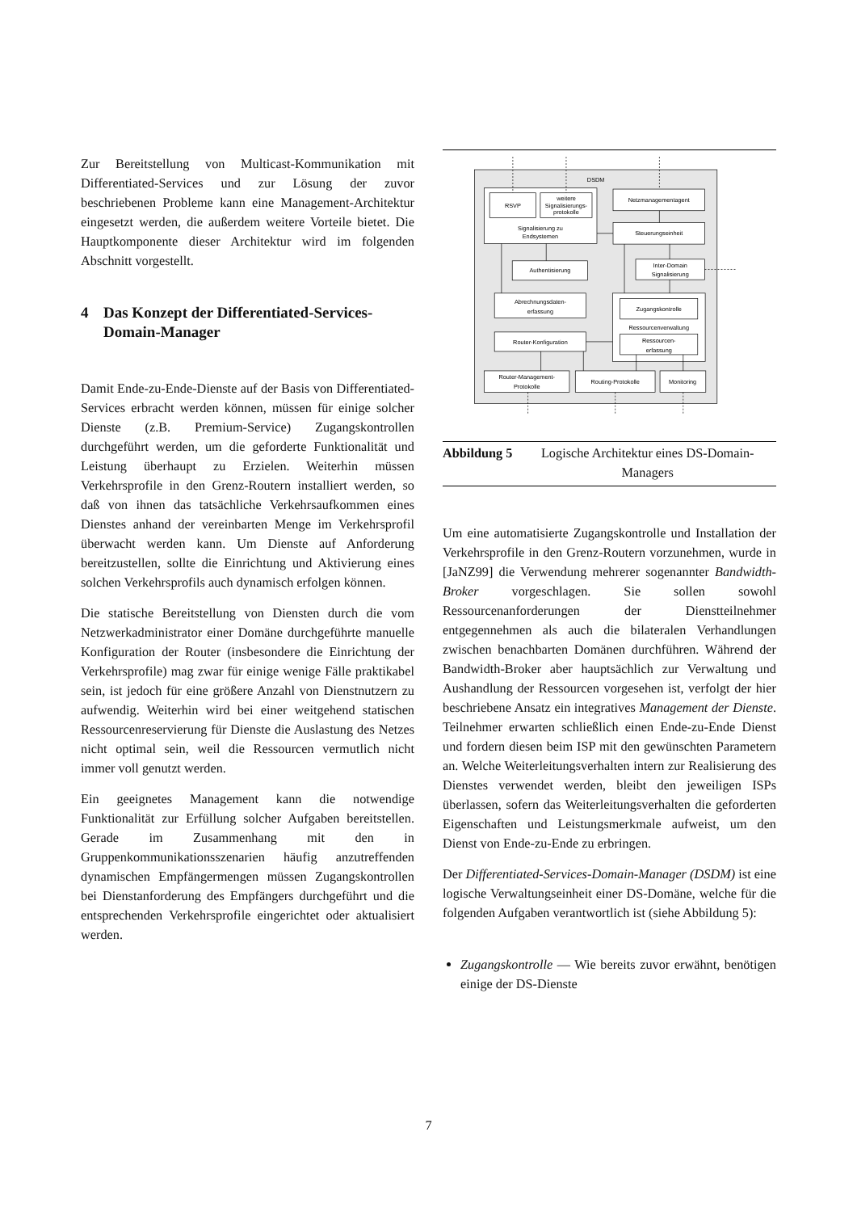Zur Bereitstellung von Multicast-Kommunikation mit Differentiated-Services und zur Lösung der zuvor beschriebenen Probleme kann eine Management-Architektur eingesetzt werden, die außerdem weitere Vorteile bietet. Die Hauptkomponente dieser Architektur wird im folgenden Abschnitt vorgestellt.
4 Das Konzept der Differentiated-Services-Domain-Manager
Damit Ende-zu-Ende-Dienste auf der Basis von Differentiated-Services erbracht werden können, müssen für einige solcher Dienste (z.B. Premium-Service) Zugangskontrollen durchgeführt werden, um die geforderte Funktionalität und Leistung überhaupt zu Erzielen. Weiterhin müssen Verkehrsprofile in den Grenz-Routern installiert werden, so daß von ihnen das tatsächliche Verkehrsaufkommen eines Dienstes anhand der vereinbarten Menge im Verkehrsprofil überwacht werden kann. Um Dienste auf Anforderung bereitzustellen, sollte die Einrichtung und Aktivierung eines solchen Verkehrsprofils auch dynamisch erfolgen können.
Die statische Bereitstellung von Diensten durch die vom Netzwerkadministrator einer Domäne durchgeführte manuelle Konfiguration der Router (insbesondere die Einrichtung der Verkehrsprofile) mag zwar für einige wenige Fälle praktikabel sein, ist jedoch für eine größere Anzahl von Dienstnutzern zu aufwendig. Weiterhin wird bei einer weitgehend statischen Ressourcenreservierung für Dienste die Auslastung des Netzes nicht optimal sein, weil die Ressourcen vermutlich nicht immer voll genutzt werden.
Ein geeignetes Management kann die notwendige Funktionalität zur Erfüllung solcher Aufgaben bereitstellen. Gerade im Zusammenhang mit den in Gruppenkommunikationsszenarien häufig anzutreffenden dynamischen Empfängermengen müssen Zugangskontrollen bei Dienstanforderung des Empfängers durchgeführt und die entsprechenden Verkehrsprofile eingerichtet oder aktualisiert werden.
DSDM
RSVP
weitere
Signalisierungs-
protokolle
Signalisierung zu
Endsystemen
Netzmanagementagent
Steuerungseinheit
Authentisierung
Inter-Domain
Signalisierung
Abrechnungsdaten-
erfassung
Zugangskontrolle
Ressourcenverwaltung
Ressourcen-
erfassung
Router-Konfiguration
Router-Management-
Protokolle
Routing-Protokolle
Monitoring
Abbildung 5 Logische Architektur eines DS-Domain-Managers
Um eine automatisierte Zugangskontrolle und Installation der Verkehrsprofile in den Grenz-Routern vorzunehmen, wurde in [JaNZ99] die Verwendung mehrerer sogenannter Bandwidth-Broker vorgeschlagen. Sie sollen sowohl Ressourcenanforderungen der Dienstteilnehmer entgegennehmen als auch die bilateralen Verhandlungen zwischen benachbarten Domänen durchführen. Während der Bandwidth-Broker aber hauptsächlich zur Verwaltung und Aushandlung der Ressourcen vorgesehen ist, verfolgt der hier beschriebene Ansatz ein integratives Management der Dienste. Teilnehmer erwarten schließlich einen Ende-zu-Ende Dienst und fordern diesen beim ISP mit den gewünschten Parametern an. Welche Weiterleitungsverhalten intern zur Realisierung des Dienstes verwendet werden, bleibt den jeweiligen ISPs überlassen, sofern das Weiterleitungsverhalten die geforderten Eigenschaften und Leistungsmerkmale aufweist, um den Dienst von Ende-zu-Ende zu erbringen.
Der Differentiated-Services-Domain-Manager (DSDM) ist eine logische Verwaltungseinheit einer DS-Domäne, welche für die folgenden Aufgaben verantwortlich ist (siehe Abbildung 5):
Zugangskontrolle — Wie bereits zuvor erwähnt, benötigen einige der DS-Dienste
7